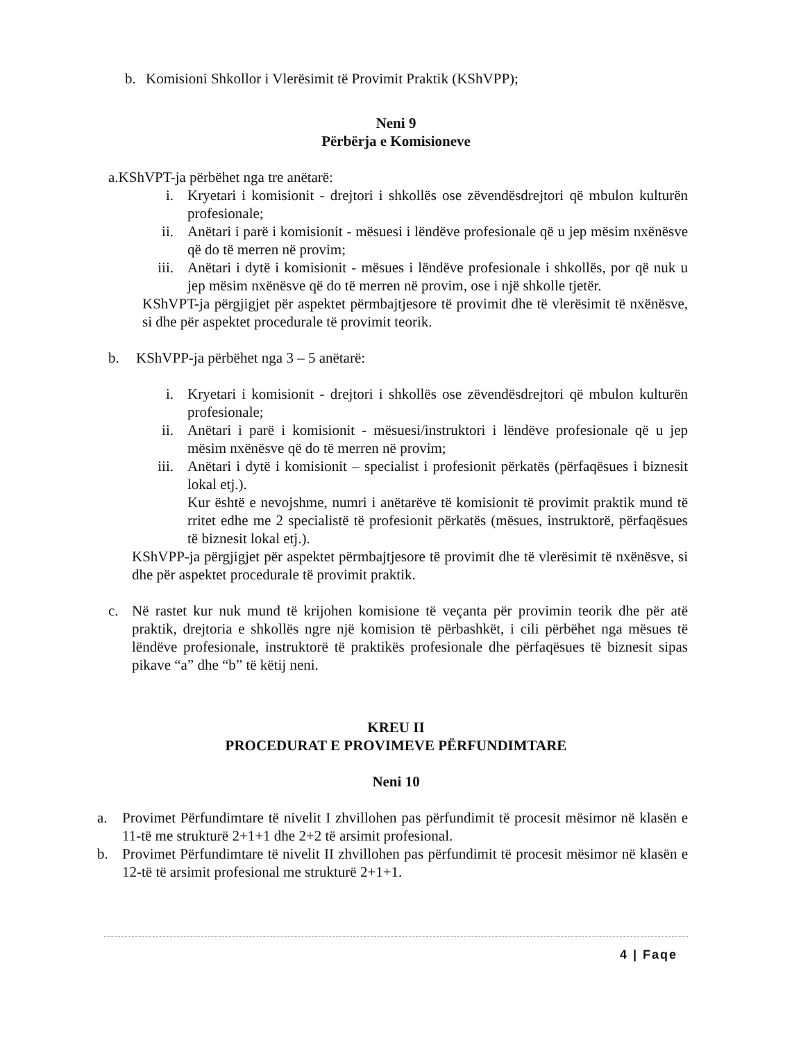b. Komisioni Shkollor i Vlerësimit të Provimit Praktik (KShVPP);
Neni 9
Përbërja e Komisioneve
a.KShVPT-ja përbëhet nga tre anëtarë:
i. Kryetari i komisionit - drejtori i shkollës ose zëvendësdrejtori që mbulon kulturën profesionale;
ii. Anëtari i parë i komisionit - mësuesi i lëndëve profesionale që u jep mësim nxënësve që do të merren në provim;
iii. Anëtari i dytë i komisionit - mësues i lëndëve profesionale i shkollës, por që nuk u jep mësim nxënësve që do të merren në provim, ose i një shkolle tjetër.
KShVPT-ja përgjigjet për aspektet përmbajtjesore të provimit dhe të vlerësimit të nxënësve, si dhe për aspektet procedurale të provimit teorik.
b. KShVPP-ja përbëhet nga 3 – 5 anëtarë:
i. Kryetari i komisionit - drejtori i shkollës ose zëvendësdrejtori që mbulon kulturën profesionale;
ii. Anëtari i parë i komisionit - mësuesi/instruktori i lëndëve profesionale që u jep mësim nxënësve që do të merren në provim;
iii. Anëtari i dytë i komisionit – specialist i profesionit përkatës (përfaqësues i biznesit lokal etj.).
Kur është e nevojshme, numri i anëtarëve të komisionit të provimit praktik mund të rritet edhe me 2 specialistë të profesionit përkatës (mësues, instruktorë, përfaqësues të biznesit lokal etj.).
KShVPP-ja përgjigjet për aspektet përmbajtjesore të provimit dhe të vlerësimit të nxënësve, si dhe për aspektet procedurale të provimit praktik.
c. Në rastet kur nuk mund të krijohen komisione të veçanta për provimin teorik dhe për atë praktik, drejtoria e shkollës ngre një komision të përbashkët, i cili përbëhet nga mësues të lëndëve profesionale, instruktorë të praktikës profesionale dhe përfaqësues të biznesit sipas pikave “a” dhe “b” të këtij neni.
KREU II
PROCEDURAT E PROVIMEVE PËRFUNDIMTARE
Neni 10
a. Provimet Përfundimtare të nivelit I zhvillohen pas përfundimit të procesit mësimor në klasën e 11-të me strukturë 2+1+1 dhe 2+2 të arsimit profesional.
b. Provimet Përfundimtare të nivelit II zhvillohen pas përfundimit të procesit mësimor në klasën e 12-të të arsimit profesional me strukturë 2+1+1.
4 | Faqe